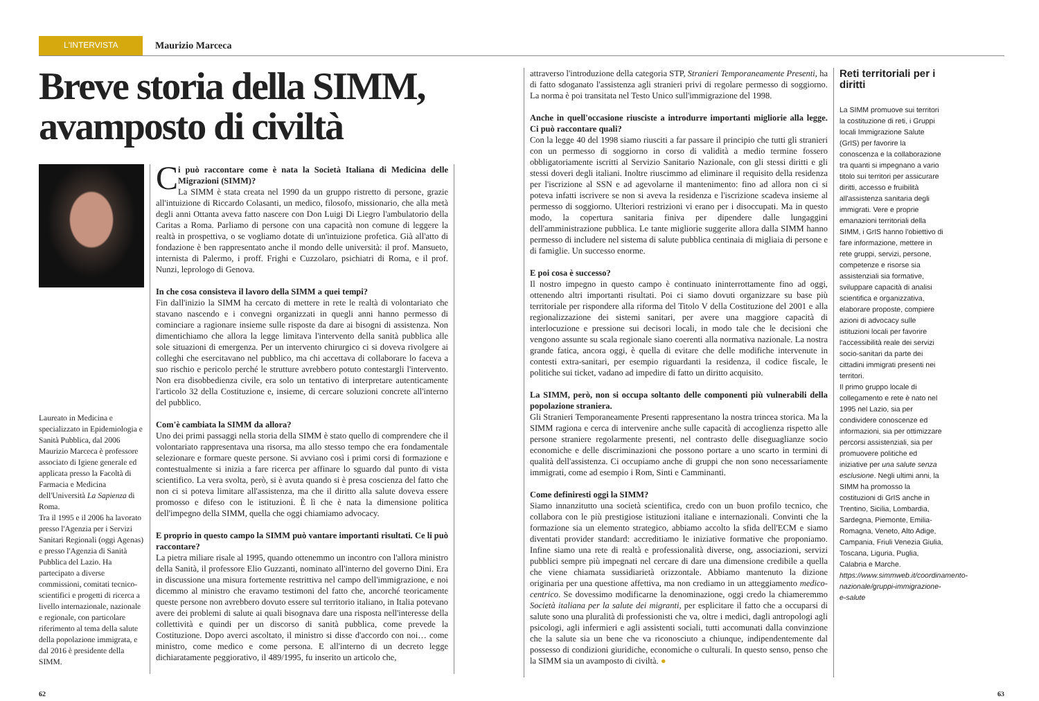L'INTERVISTA
Maurizio Marceca
Breve storia della SIMM,
avamposto di civiltà
Laureato in Medicina e specializzato in Epidemiologia e Sanità Pubblica, dal 2006 Maurizio Marceca è professore associato di Igiene generale ed applicata presso la Facoltà di Farmacia e Medicina dell'Università La Sapienza di Roma.
Tra il 1995 e il 2006 ha lavorato presso l'Agenzia per i Servizi Sanitari Regionali (oggi Agenas) e presso l'Agenzia di Sanità Pubblica del Lazio. Ha partecipato a diverse commissioni, comitati tecnico-scientifici e progetti di ricerca a livello internazionale, nazionale e regionale, con particolare riferimento al tema della salute della popolazione immigrata, e dal 2016 è presidente della SIMM.
Ci può raccontare come è nata la Società Italiana di Medicina delle Migrazioni (SIMM)?
La SIMM è stata creata nel 1990 da un gruppo ristretto di persone, grazie all'intuizione di Riccardo Colasanti, un medico, filosofo, missionario, che alla metà degli anni Ottanta aveva fatto nascere con Don Luigi Di Liegro l'ambulatorio della Caritas a Roma. Parliamo di persone con una capacità non comune di leggere la realtà in prospettiva, o se vogliamo dotate di un'intuizione profetica. Già all'atto di fondazione è ben rappresentato anche il mondo delle università: il prof. Mansueto, internista di Palermo, i proff. Frighi e Cuzzolaro, psichiatri di Roma, e il prof. Nunzi, leprologo di Genova.
In che cosa consisteva il lavoro della SIMM a quei tempi?
Fin dall'inizio la SIMM ha cercato di mettere in rete le realtà di volontariato che stavano nascendo e i convegni organizzati in quegli anni hanno permesso di cominciare a ragionare insieme sulle risposte da dare ai bisogni di assistenza. Non dimentichiamo che allora la legge limitava l'intervento della sanità pubblica alle sole situazioni di emergenza. Per un intervento chirurgico ci si doveva rivolgere ai colleghi che esercitavano nel pubblico, ma chi accettava di collaborare lo faceva a suo rischio e pericolo perché le strutture avrebbero potuto contestargli l'intervento. Non era disobbedienza civile, era solo un tentativo di interpretare autenticamente l'articolo 32 della Costituzione e, insieme, di cercare soluzioni concrete all'interno del pubblico.
Com'è cambiata la SIMM da allora?
Uno dei primi passaggi nella storia della SIMM è stato quello di comprendere che il volontariato rappresentava una risorsa, ma allo stesso tempo che era fondamentale selezionare e formare queste persone. Si avviano così i primi corsi di formazione e contestualmente si inizia a fare ricerca per affinare lo sguardo dal punto di vista scientifico. La vera svolta, però, si è avuta quando si è presa coscienza del fatto che non ci si poteva limitare all'assistenza, ma che il diritto alla salute doveva essere promosso e difeso con le istituzioni. È lì che è nata la dimensione politica dell'impegno della SIMM, quella che oggi chiamiamo advocacy.
E proprio in questo campo la SIMM può vantare importanti risultati. Ce li può raccontare?
La pietra miliare risale al 1995, quando ottenemmo un incontro con l'allora ministro della Sanità, il professore Elio Guzzanti, nominato all'interno del governo Dini. Era in discussione una misura fortemente restrittiva nel campo dell'immigrazione, e noi dicemmo al ministro che eravamo testimoni del fatto che, ancorché teoricamente queste persone non avrebbero dovuto essere sul territorio italiano, in Italia potevano avere dei problemi di salute ai quali bisognava dare una risposta nell'interesse della collettività e quindi per un discorso di sanità pubblica, come prevede la Costituzione. Dopo averci ascoltato, il ministro si disse d'accordo con noi… come ministro, come medico e come persona. E all'interno di un decreto legge dichiaratamente peggiorativo, il 489/1995, fu inserito un articolo che,
attraverso l'introduzione della categoria STP, Stranieri Temporaneamente Presenti, ha di fatto sdoganato l'assistenza agli stranieri privi di regolare permesso di soggiorno. La norma è poi transitata nel Testo Unico sull'immigrazione del 1998.
Anche in quell'occasione riusciste a introdurre importanti migliorie alla legge. Ci può raccontare quali?
Con la legge 40 del 1998 siamo riusciti a far passare il principio che tutti gli stranieri con un permesso di soggiorno in corso di validità a medio termine fossero obbligatoriamente iscritti al Servizio Sanitario Nazionale, con gli stessi diritti e gli stessi doveri degli italiani. Inoltre riuscimmo ad eliminare il requisito della residenza per l'iscrizione al SSN e ad agevolarne il mantenimento: fino ad allora non ci si poteva infatti iscrivere se non si aveva la residenza e l'iscrizione scadeva insieme al permesso di soggiorno. Ulteriori restrizioni vi erano per i disoccupati. Ma in questo modo, la copertura sanitaria finiva per dipendere dalle lungaggini dell'amministrazione pubblica. Le tante migliorie suggerite allora dalla SIMM hanno permesso di includere nel sistema di salute pubblica centinaia di migliaia di persone e di famiglie. Un successo enorme.
E poi cosa è successo?
Il nostro impegno in questo campo è continuato ininterrottamente fino ad oggi, ottenendo altri importanti risultati. Poi ci siamo dovuti organizzare su base più territoriale per rispondere alla riforma del Titolo V della Costituzione del 2001 e alla regionalizzazione dei sistemi sanitari, per avere una maggiore capacità di interlocuzione e pressione sui decisori locali, in modo tale che le decisioni che vengono assunte su scala regionale siano coerenti alla normativa nazionale. La nostra grande fatica, ancora oggi, è quella di evitare che delle modifiche intervenute in contesti extra-sanitari, per esempio riguardanti la residenza, il codice fiscale, le politiche sui ticket, vadano ad impedire di fatto un diritto acquisito.
La SIMM, però, non si occupa soltanto delle componenti più vulnerabili della popolazione straniera.
Gli Stranieri Temporaneamente Presenti rappresentano la nostra trincea storica. Ma la SIMM ragiona e cerca di intervenire anche sulle capacità di accoglienza rispetto alle persone straniere regolarmente presenti, nel contrasto delle diseguaglianze socio economiche e delle discriminazioni che possono portare a uno scarto in termini di qualità dell'assistenza. Ci occupiamo anche di gruppi che non sono necessariamente immigrati, come ad esempio i Rom, Sinti e Camminanti.
Come definiresti oggi la SIMM?
Siamo innanzitutto una società scientifica, credo con un buon profilo tecnico, che collabora con le più prestigiose istituzioni italiane e internazionali. Convinti che la formazione sia un elemento strategico, abbiamo accolto la sfida dell'ECM e siamo diventati provider standard: accreditiamo le iniziative formative che proponiamo. Infine siamo una rete di realtà e professionalità diverse, ong, associazioni, servizi pubblici sempre più impegnati nel cercare di dare una dimensione credibile a quella che viene chiamata sussidiarietà orizzontale. Abbiamo mantenuto la dizione originaria per una questione affettiva, ma non crediamo in un atteggiamento medico-centrico. Se dovessimo modificarne la denominazione, oggi credo la chiameremmo Società italiana per la salute dei migranti, per esplicitare il fatto che a occuparsi di salute sono una pluralità di professionisti che va, oltre i medici, dagli antropologi agli psicologi, agli infermieri e agli assistenti sociali, tutti accomunati dalla convinzione che la salute sia un bene che va riconosciuto a chiunque, indipendentemente dal possesso di condizioni giuridiche, economiche o culturali. In questo senso, penso che la SIMM sia un avamposto di civiltà. ●
Reti territoriali per i diritti
La SIMM promuove sui territori la costituzione di reti, i Gruppi locali Immigrazione Salute (GrIS) per favorire la conoscenza e la collaborazione tra quanti si impegnano a vario titolo sui territori per assicurare diritti, accesso e fruibilità all'assistenza sanitaria degli immigrati. Vere e proprie emanazioni territoriali della SIMM, i GrIS hanno l'obiettivo di fare informazione, mettere in rete gruppi, servizi, persone, competenze e risorse sia assistenziali sia formative, sviluppare capacità di analisi scientifica e organizzativa, elaborare proposte, compiere azioni di advocacy sulle istituzioni locali per favorire l'accessibilità reale dei servizi socio-sanitari da parte dei cittadini immigrati presenti nei territori.
Il primo gruppo locale di collegamento e rete è nato nel 1995 nel Lazio, sia per condividere conoscenze ed informazioni, sia per ottimizzare percorsi assistenziali, sia per promuovere politiche ed iniziative per una salute senza esclusione. Negli ultimi anni, la SIMM ha promosso la costituzioni di GrIS anche in Trentino, Sicilia, Lombardia, Sardegna, Piemonte, Emilia-Romagna, Veneto, Alto Adige, Campania, Friuli Venezia Giulia, Toscana, Liguria, Puglia, Calabria e Marche.
https://www.simmweb.it/coordinamento-nazionale/gruppi-immigrazione-e-salute
62 63